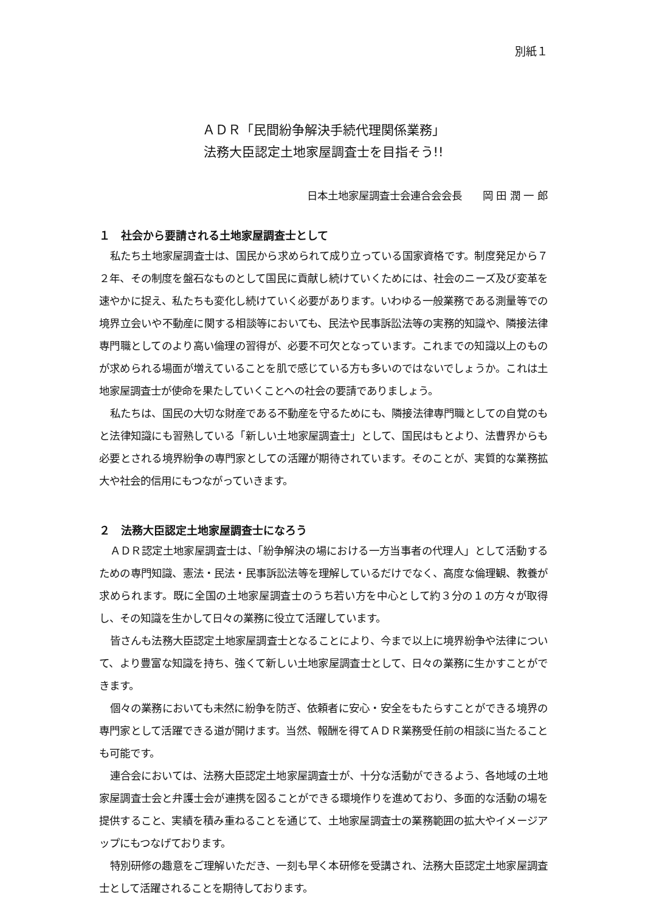別紙１
ＡＤＲ「民間紛争解決手続代理関係業務」
法務大臣認定土地家屋調査士を目指そう!!
日本土地家屋調査士会連合会会長　　岡 田 潤 一 郎
１　社会から要請される土地家屋調査士として
私たち土地家屋調査士は、国民から求められて成り立っている国家資格です。制度発足から７２年、その制度を盤石なものとして国民に貢献し続けていくためには、社会のニーズ及び変革を速やかに捉え、私たちも変化し続けていく必要があります。いわゆる一般業務である測量等での境界立会いや不動産に関する相談等においても、民法や民事訴訟法等の実務的知識や、隣接法律専門職としてのより高い倫理の習得が、必要不可欠となっています。これまでの知識以上のものが求められる場面が増えていることを肌で感じている方も多いのではないでしょうか。これは土地家屋調査士が使命を果たしていくことへの社会の要請でありましょう。
私たちは、国民の大切な財産である不動産を守るためにも、隣接法律専門職としての自覚のもと法律知識にも習熟している「新しい土地家屋調査士」として、国民はもとより、法曹界からも必要とされる境界紛争の専門家としての活躍が期待されています。そのことが、実質的な業務拡大や社会的信用にもつながっていきます。
２　法務大臣認定土地家屋調査士になろう
ＡＤＲ認定土地家屋調査士は、「紛争解決の場における一方当事者の代理人」として活動するための専門知識、憲法・民法・民事訴訟法等を理解しているだけでなく、高度な倫理観、教養が求められます。既に全国の土地家屋調査士のうち若い方を中心として約３分の１の方々が取得し、その知識を生かして日々の業務に役立て活躍しています。
皆さんも法務大臣認定土地家屋調査士となることにより、今まで以上に境界紛争や法律について、より豊富な知識を持ち、強くて新しい土地家屋調査士として、日々の業務に生かすことができます。
個々の業務においても未然に紛争を防ぎ、依頼者に安心・安全をもたらすことができる境界の専門家として活躍できる道が開けます。当然、報酬を得てＡＤＲ業務受任前の相談に当たることも可能です。
連合会においては、法務大臣認定土地家屋調査士が、十分な活動ができるよう、各地域の土地家屋調査士会と弁護士会が連携を図ることができる環境作りを進めており、多面的な活動の場を提供すること、実績を積み重ねることを通じて、土地家屋調査士の業務範囲の拡大やイメージアップにもつなげております。
特別研修の趣意をご理解いただき、一刻も早く本研修を受講され、法務大臣認定土地家屋調査士として活躍されることを期待しております。